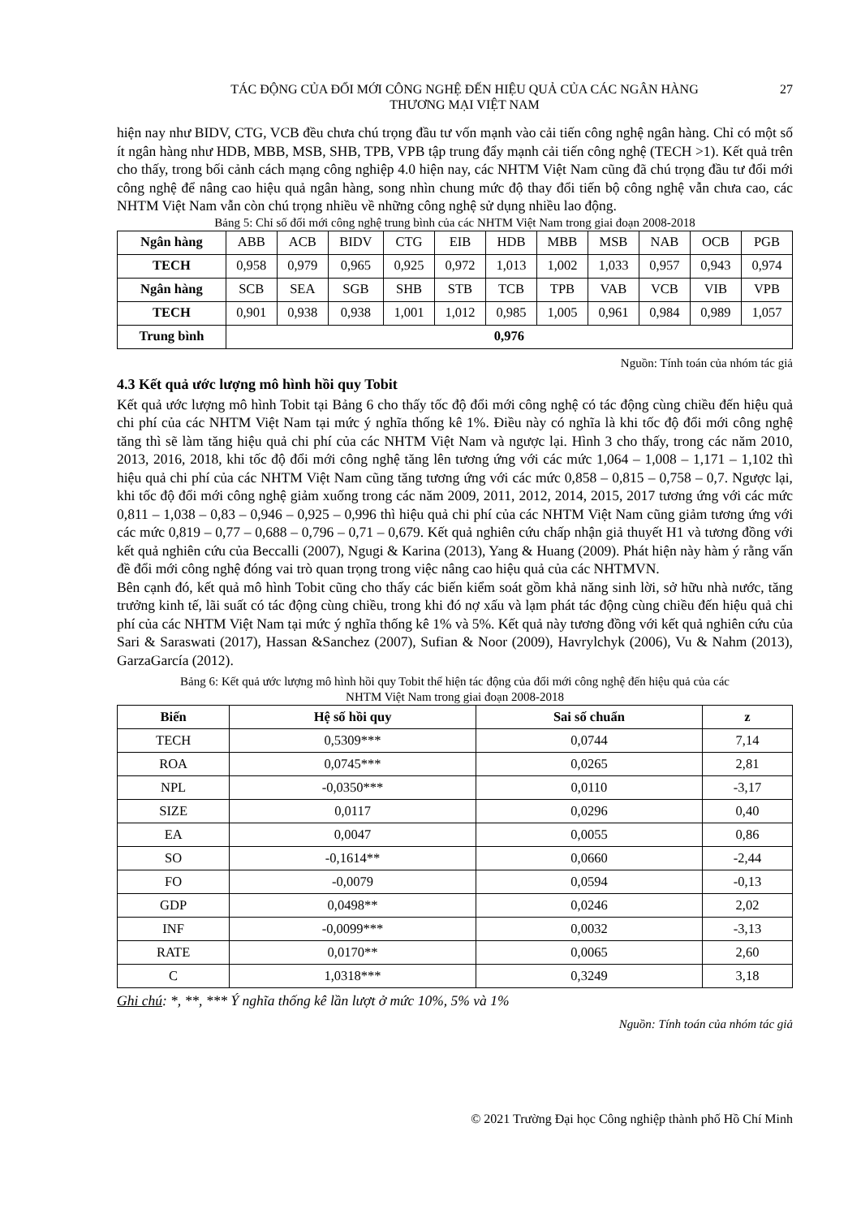TÁC ĐỘNG CỦA ĐỔI MỚI CÔNG NGHỆ ĐẾN HIỆU QUẢ CỦA CÁC NGÂN HÀNG
THƯƠNG MẠI VIỆT NAM
27
hiện nay như BIDV, CTG, VCB đều chưa chú trọng đầu tư vốn mạnh vào cải tiến công nghệ ngân hàng. Chỉ có một số ít ngân hàng như HDB, MBB, MSB, SHB, TPB, VPB tập trung đẩy mạnh cải tiến công nghệ (TECH >1). Kết quả trên cho thấy, trong bối cảnh cách mạng công nghiệp 4.0 hiện nay, các NHTM Việt Nam cũng đã chú trọng đầu tư đổi mới công nghệ để nâng cao hiệu quả ngân hàng, song nhìn chung mức độ thay đổi tiến bộ công nghệ vẫn chưa cao, các NHTM Việt Nam vẫn còn chú trọng nhiều về những công nghệ sử dụng nhiều lao động.
Bảng 5: Chỉ số đổi mới công nghệ trung bình của các NHTM Việt Nam trong giai đoạn 2008-2018
| Ngân hàng | ABB | ACB | BIDV | CTG | EIB | HDB | MBB | MSB | NAB | OCB | PGB |
| TECH | 0,958 | 0,979 | 0,965 | 0,925 | 0,972 | 1,013 | 1,002 | 1,033 | 0,957 | 0,943 | 0,974 |
| Ngân hàng | SCB | SEA | SGB | SHB | STB | TCB | TPB | VAB | VCB | VIB | VPB |
| TECH | 0,901 | 0,938 | 0,938 | 1,001 | 1,012 | 0,985 | 1,005 | 0,961 | 0,984 | 0,989 | 1,057 |
| Trung bình | 0,976 | | | | | | | | | | |
Nguồn: Tính toán của nhóm tác giả
4.3 Kết quả ước lượng mô hình hồi quy Tobit
Kết quả ước lượng mô hình Tobit tại Bảng 6 cho thấy tốc độ đổi mới công nghệ có tác động cùng chiều đến hiệu quả chi phí của các NHTM Việt Nam tại mức ý nghĩa thống kê 1%. Điều này có nghĩa là khi tốc độ đổi mới công nghệ tăng thì sẽ làm tăng hiệu quả chi phí của các NHTM Việt Nam và ngược lại. Hình 3 cho thấy, trong các năm 2010, 2013, 2016, 2018, khi tốc độ đổi mới công nghệ tăng lên tương ứng với các mức 1,064 – 1,008 – 1,171 – 1,102 thì hiệu quả chi phí của các NHTM Việt Nam cũng tăng tương ứng với các mức 0,858 – 0,815 – 0,758 – 0,7. Ngược lại, khi tốc độ đổi mới công nghệ giảm xuống trong các năm 2009, 2011, 2012, 2014, 2015, 2017 tương ứng với các mức 0,811 – 1,038 – 0,83 – 0,946 – 0,925 – 0,996 thì hiệu quả chi phí của các NHTM Việt Nam cũng giảm tương ứng với các mức 0,819 – 0,77 – 0,688 – 0,796 – 0,71 – 0,679. Kết quả nghiên cứu chấp nhận giả thuyết H1 và tương đồng với kết quả nghiên cứu của Beccalli (2007), Ngugi & Karina (2013), Yang & Huang (2009). Phát hiện này hàm ý rằng vấn đề đổi mới công nghệ đóng vai trò quan trọng trong việc nâng cao hiệu quả của các NHTMVN.
Bên cạnh đó, kết quả mô hình Tobit cũng cho thấy các biến kiểm soát gồm khả năng sinh lời, sở hữu nhà nước, tăng trưởng kinh tế, lãi suất có tác động cùng chiều, trong khi đó nợ xấu và lạm phát tác động cùng chiều đến hiệu quả chi phí của các NHTM Việt Nam tại mức ý nghĩa thống kê 1% và 5%. Kết quả này tương đồng với kết quả nghiên cứu của Sari & Saraswati (2017), Hassan &Sanchez (2007), Sufian & Noor (2009), Havrylchyk (2006), Vu & Nahm (2013), GarzaGarcía (2012).
Bảng 6: Kết quả ước lượng mô hình hồi quy Tobit thể hiện tác động của đổi mới công nghệ đến hiệu quả của các
NHTM Việt Nam trong giai đoạn 2008-2018
| Biến | Hệ số hồi quy | Sai số chuẩn | z |
| --- | --- | --- | --- |
| TECH | 0,5309*** | 0,0744 | 7,14 |
| ROA | 0,0745*** | 0,0265 | 2,81 |
| NPL | -0,0350*** | 0,0110 | -3,17 |
| SIZE | 0,0117 | 0,0296 | 0,40 |
| EA | 0,0047 | 0,0055 | 0,86 |
| SO | -0,1614** | 0,0660 | -2,44 |
| FO | -0,0079 | 0,0594 | -0,13 |
| GDP | 0,0498** | 0,0246 | 2,02 |
| INF | -0,0099*** | 0,0032 | -3,13 |
| RATE | 0,0170** | 0,0065 | 2,60 |
| C | 1,0318*** | 0,3249 | 3,18 |
Ghi chú: *, **, *** Ý nghĩa thống kê lần lượt ở mức 10%, 5% và 1%
Nguồn: Tính toán của nhóm tác giả
© 2021 Trường Đại học Công nghiệp thành phố Hồ Chí Minh